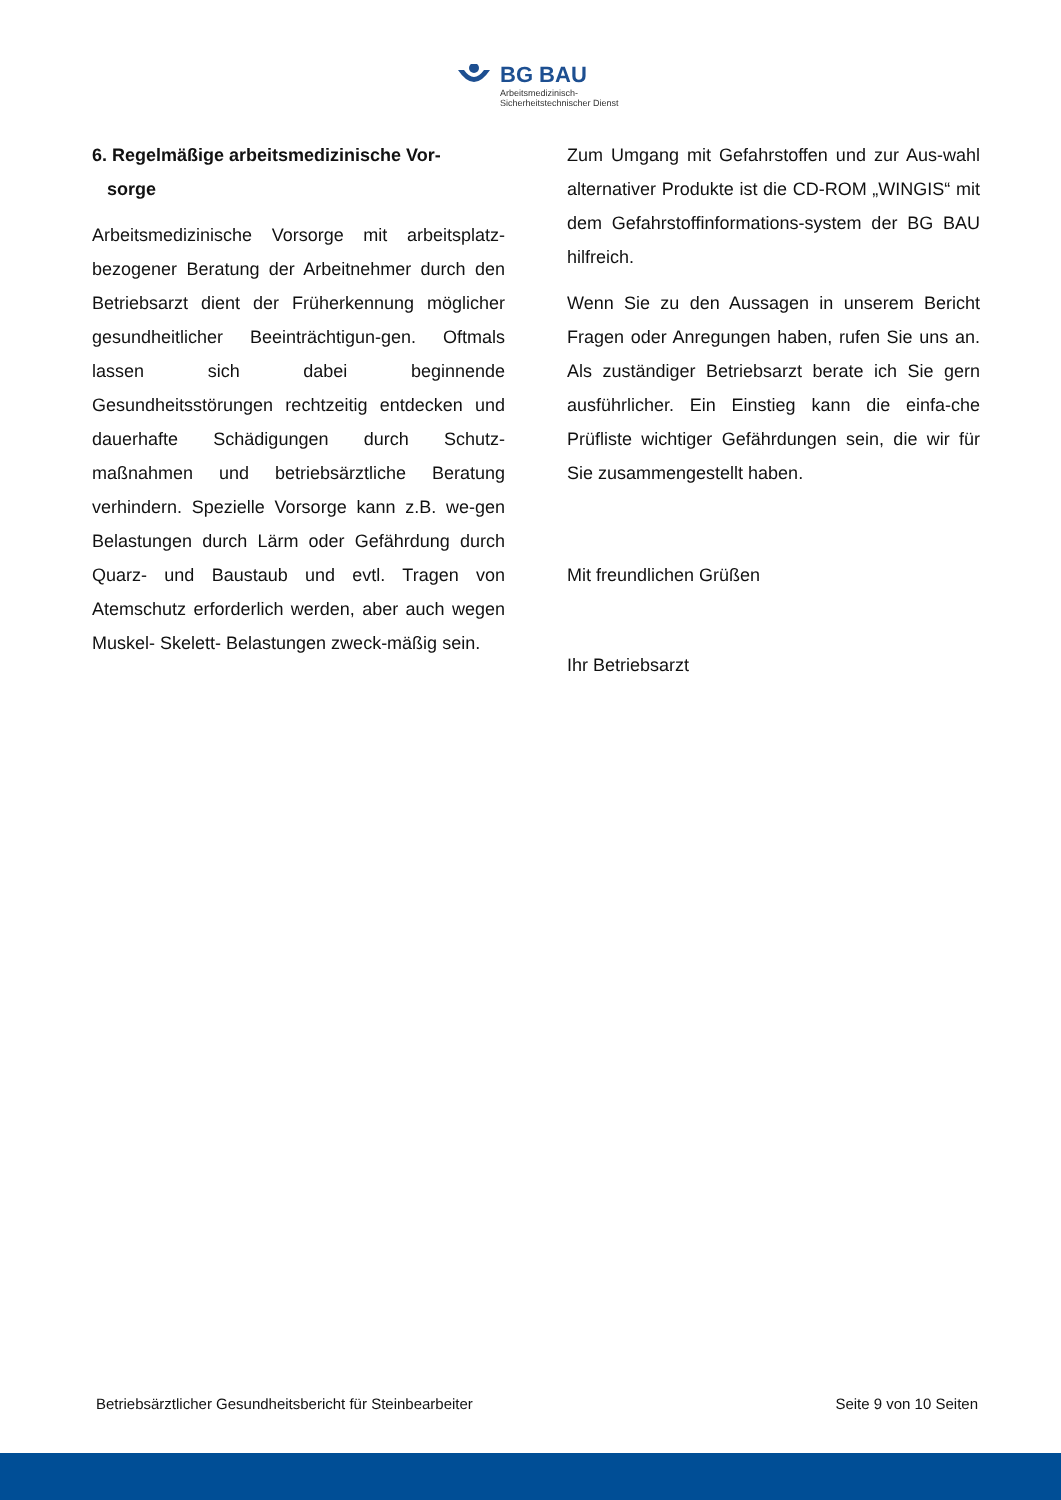BG BAU
Arbeitsmedizinisch-
Sicherheitstechnischer Dienst
6. Regelmäßige arbeitsmedizinische Vor-
sorge
Arbeitsmedizinische Vorsorge mit arbeitsplatz-bezogener Beratung der Arbeitnehmer durch den Betriebsarzt dient der Früherkennung möglicher gesundheitlicher Beeinträchtigun-gen. Oftmals lassen sich dabei beginnende Gesundheitsstörungen rechtzeitig entdecken und dauerhafte Schädigungen durch Schutz-maßnahmen und betriebsärztliche Beratung verhindern. Spezielle Vorsorge kann z.B. we-gen Belastungen durch Lärm oder Gefährdung durch Quarz- und Baustaub und evtl. Tragen von Atemschutz erforderlich werden, aber auch wegen Muskel- Skelett- Belastungen zweck-mäßig sein.
Zum Umgang mit Gefahrstoffen und zur Aus-wahl alternativer Produkte ist die CD-ROM „WINGIS“ mit dem Gefahrstoffinformations-system der BG BAU hilfreich.
Wenn Sie zu den Aussagen in unserem Bericht Fragen oder Anregungen haben, rufen Sie uns an. Als zuständiger Betriebsarzt berate ich Sie gern ausführlicher. Ein Einstieg kann die einfa-che Prüfliste wichtiger Gefährdungen sein, die wir für Sie zusammengestellt haben.
Mit freundlichen Grüßen
Ihr Betriebsarzt
Betriebsärztlicher Gesundheitsbericht für Steinbearbeiter Seite 9 von 10 Seiten